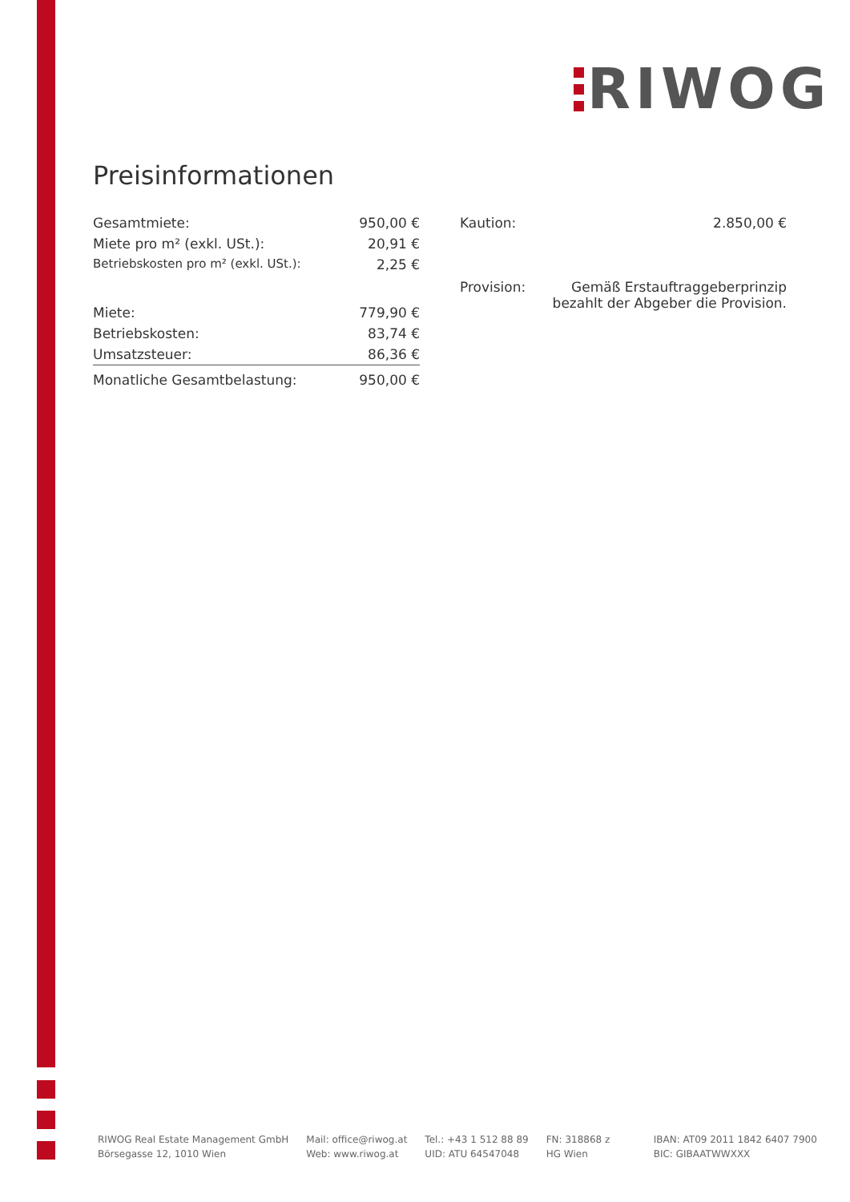RIWOG
Preisinformationen
| Gesamtmiete: | 950,00 € |
| Miete pro m² (exkl. USt.): | 20,91 € |
| Betriebskosten pro m² (exkl. USt.): | 2,25 € |
| Miete: | 779,90 € |
| Betriebskosten: | 83,74 € |
| Umsatzsteuer: | 86,36 € |
| Monatliche Gesamtbelastung: | 950,00 € |
| Kaution: | 2.850,00 € |
| Provision: | Gemäß Erstauftraggeberprinzip bezahlt der Abgeber die Provision. |
RIWOG Real Estate Management GmbH
Börsegasse 12, 1010 Wien
Mail: office@riwog.at
Web: www.riwog.at
Tel.: +43 1 512 88 89
UID: ATU 64547048
FN: 318868 z
HG Wien
IBAN: AT09 2011 1842 6407 7900
BIC: GIBAATWWXXX